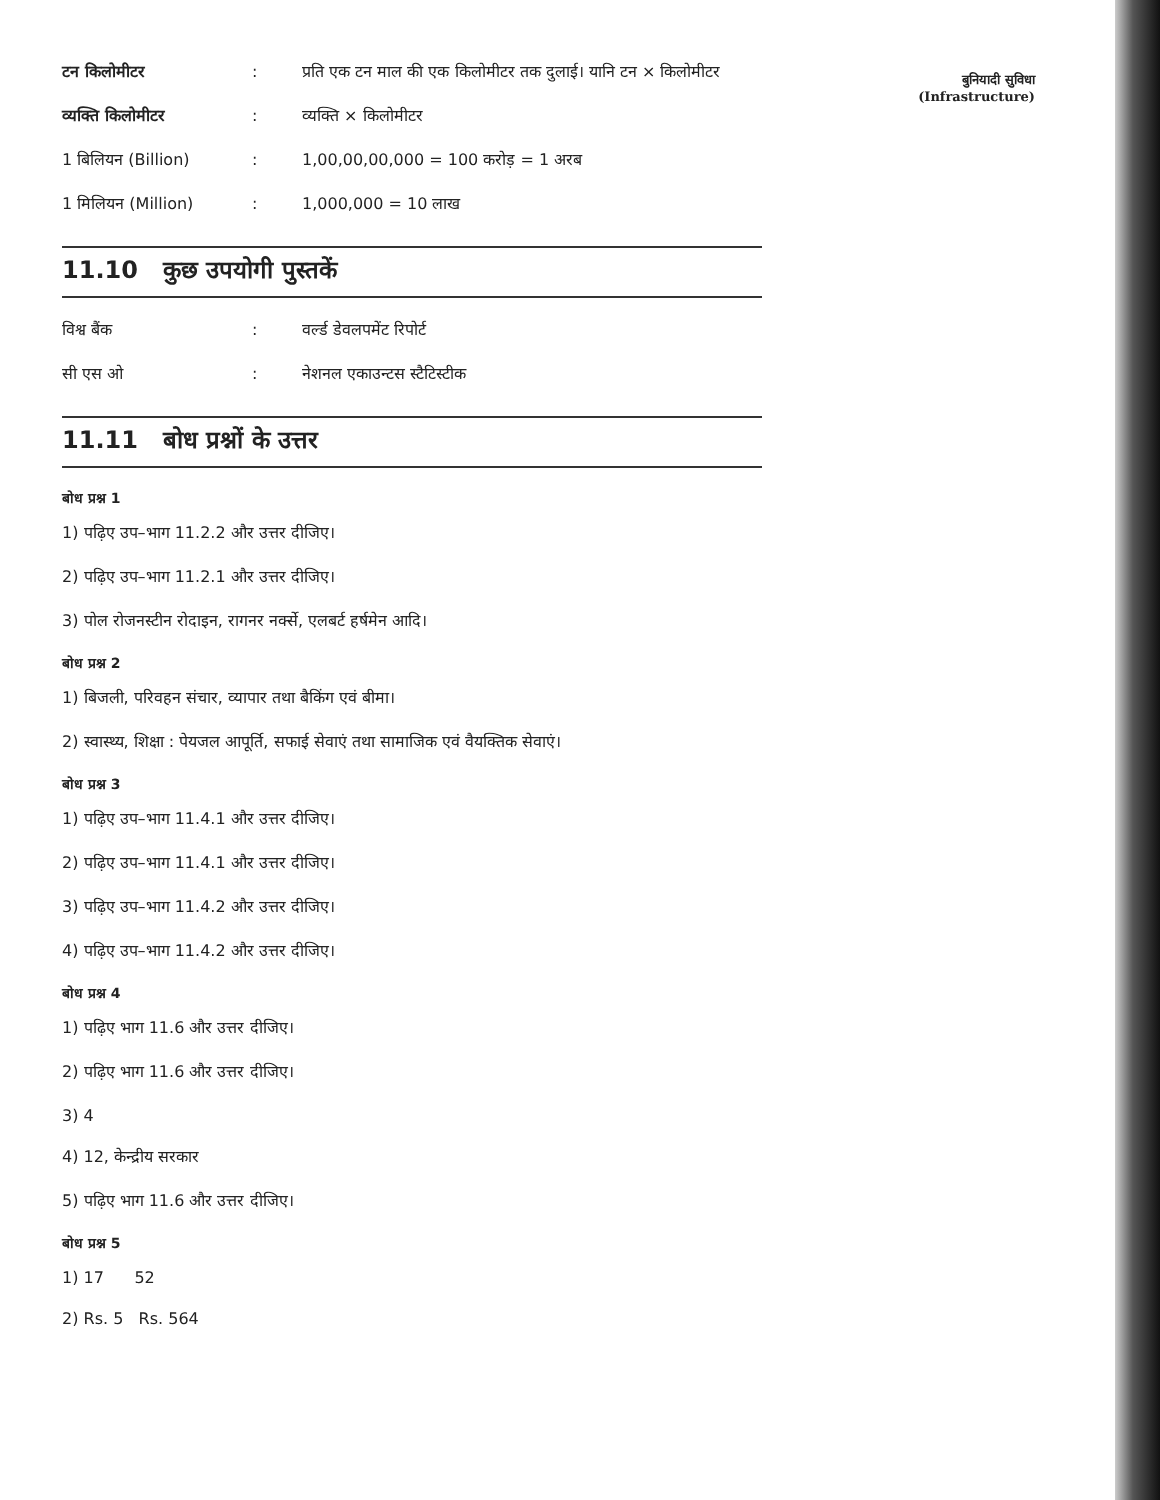बुनियादी सुविधा
(Infrastructure)
टन किलोमीटर : प्रति एक टन माल की एक किलोमीटर तक दुलाई। यानि टन × किलोमीटर
व्यक्ति किलोमीटर : व्यक्ति × किलोमीटर
1 बिलियन (Billion) : 1,00,00,00,000 = 100 करोड़ = 1 अरब
1 मिलियन (Million) : 1,000,000 = 10 लाख
11.10 कुछ उपयोगी पुस्तकें
विश्व बैंक : वर्ल्ड डेवलपमेंट रिपोर्ट
सी एस ओ : नेशनल एकाउन्टस स्टैटिस्टीक
11.11 बोध प्रश्नों के उत्तर
बोध प्रश्न 1
1) पढ़िए उप–भाग 11.2.2 और उत्तर दीजिए।
2) पढ़िए उप–भाग 11.2.1 और उत्तर दीजिए।
3) पोल रोजनस्टीन रोदाइन, रागनर नर्क्से, एलबर्ट हर्षमेन आदि।
बोध प्रश्न 2
1) बिजली, परिवहन संचार, व्यापार तथा बैकिंग एवं बीमा।
2) स्वास्थ्य, शिक्षा : पेयजल आपूर्ति, सफाई सेवाएं तथा सामाजिक एवं वैयक्तिक सेवाएं।
बोध प्रश्न 3
1) पढ़िए उप–भाग 11.4.1 और उत्तर दीजिए।
2) पढ़िए उप–भाग 11.4.1 और उत्तर दीजिए।
3) पढ़िए उप–भाग 11.4.2 और उत्तर दीजिए।
4) पढ़िए उप–भाग 11.4.2 और उत्तर दीजिए।
बोध प्रश्न 4
1) पढ़िए भाग 11.6 और उत्तर दीजिए।
2) पढ़िए भाग 11.6 और उत्तर दीजिए।
3) 4
4) 12, केन्द्रीय सरकार
5) पढ़िए भाग 11.6 और उत्तर दीजिए।
बोध प्रश्न 5
1) 17 52
2) Rs. 5 Rs. 564